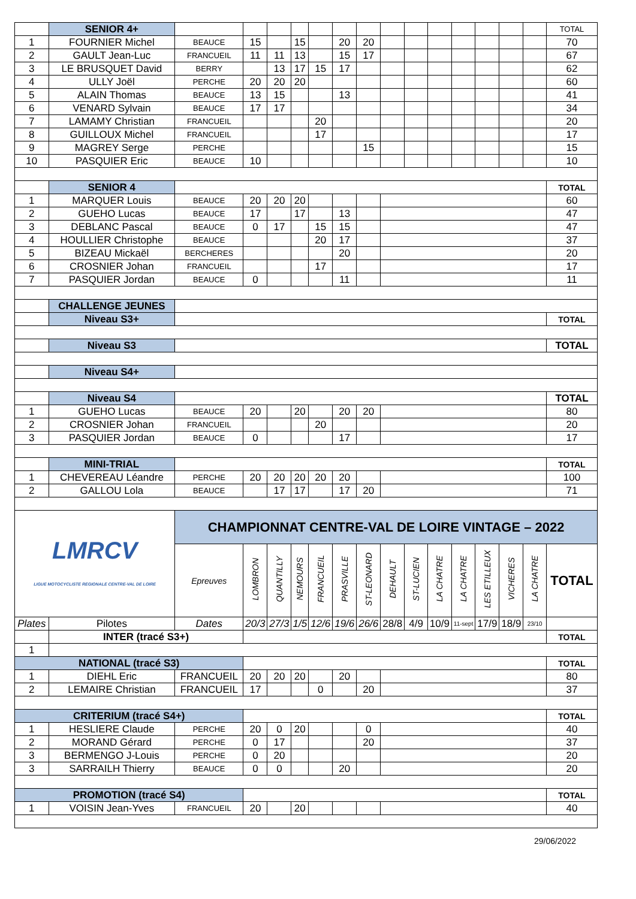| | SENIOR 4+ | | | | | | | | | | | | | | | TOTAL |
| 1 | FOURNIER Michel | BEAUCE | 15 | | 15 | | 20 | 20 | | | | | | | | 70 |
| 2 | GAULT Jean-Luc | FRANCUEIL | 11 | 11 | 13 | | 15 | 17 | | | | | | | | 67 |
| 3 | LE BRUSQUET David | BERRY | | 13 | 17 | 15 | 17 | | | | | | | | | 62 |
| 4 | ULLY Joël | PERCHE | 20 | 20 | 20 | | | | | | | | | | | 60 |
| 5 | ALAIN Thomas | BEAUCE | 13 | 15 | | | 13 | | | | | | | | | 41 |
| 6 | VENARD Sylvain | BEAUCE | 17 | 17 | | | | | | | | | | | | 34 |
| 7 | LAMAMY Christian | FRANCUEIL | | | | 20 | | | | | | | | | | 20 |
| 8 | GUILLOUX Michel | FRANCUEIL | | | | 17 | | | | | | | | | | 17 |
| 9 | MAGREY Serge | PERCHE | | | | | | 15 | | | | | | | | 15 |
| 10 | PASQUIER Eric | BEAUCE | 10 | | | | | | | | | | | | | 10 |
| | SENIOR 4 | | | | | | | | | | | | | | | TOTAL |
| 1 | MARQUER Louis | BEAUCE | 20 | 20 | 20 | | | | | | | | | | | 60 |
| 2 | GUEHO Lucas | BEAUCE | 17 | | 17 | | 13 | | | | | | | | | 47 |
| 3 | DEBLANC Pascal | BEAUCE | 0 | 17 | | 15 | 15 | | | | | | | | | 47 |
| 4 | HOULLIER Christophe | BEAUCE | | | | 20 | 17 | | | | | | | | | 37 |
| 5 | BIZEAU Mickaël | BERCHERES | | | | | 20 | | | | | | | | | 20 |
| 6 | CROSNIER Johan | FRANCUEIL | | | | 17 | | | | | | | | | | 17 |
| 7 | PASQUIER Jordan | BEAUCE | 0 | | | | 11 | | | | | | | | | 11 |
| | CHALLENGE JEUNES | | | | | | | | | | | | | | | |
| | Niveau S3+ | | | | | | | | | | | | | | | TOTAL |
| | Niveau S3 | | | | | | | | | | | | | | | TOTAL |
| | Niveau S4+ | | | | | | | | | | | | | | | |
| | Niveau S4 | | | | | | | | | | | | | | | TOTAL |
| 1 | GUEHO Lucas | BEAUCE | 20 | | 20 | | 20 | 20 | | | | | | | | 80 |
| 2 | CROSNIER Johan | FRANCUEIL | | | | 20 | | | | | | | | | | 20 |
| 3 | PASQUIER Jordan | BEAUCE | 0 | | | | 17 | | | | | | | | | 17 |
| | MINI-TRIAL | | | | | | | | | | | | | | | TOTAL |
| 1 | CHEVEREAU Léandre | PERCHE | 20 | 20 | 20 | 20 | 20 | | | | | | | | | 100 |
| 2 | GALLOU Lola | BEAUCE | | 17 | 17 | | 17 | 20 | | | | | | | | 71 |
| LMRCV LIGUE MOTOCYCLISTE REGIONALE CENTRE-VAL DE LOIRE | | CHAMPIONNAT CENTRE-VAL DE LOIRE VINTAGE – 2022 | | | | | | | | | | | | | | |
| | | Epreuves | LOMBRON | QUANTILLY | NEMOURS | FRANCUEIL | PRASVILLE | ST-LEONARD | DEHAULT | ST-LUCIEN | LA CHATRE | LA CHATRE | LES ETILLEUX | VICHERES | LA CHATRE | TOTAL |
| Plates | Pilotes | Dates | 20/3 | 27/3 | 1/5 | 12/6 | 19/6 | 26/6 | 28/8 | 4/9 | 10/9 | 11-sept | 17/9 | 18/9 | 23/10 | |
| | INTER (tracé S3+) | | | | | | | | | | | | | | | TOTAL |
| 1 | | | | | | | | | | | | | | | | |
| NATIONAL (tracé S3) | | | | | | | | | | | | | | | | TOTAL |
| 1 | DIEHL Eric | FRANCUEIL | 20 | 20 | 20 | | 20 | | | | | | | | | 80 |
| 2 | LEMAIRE Christian | FRANCUEIL | 17 | | | 0 | | 20 | | | | | | | | 37 |
| CRITERIUM (tracé S4+) | | | | | | | | | | | | | | | | TOTAL |
| 1 | HESLIERE Claude | PERCHE | 20 | 0 | 20 | | | 0 | | | | | | | | 40 |
| 2 | MORAND Gérard | PERCHE | 0 | 17 | | | | 20 | | | | | | | | 37 |
| 3 | BERMENGO J-Louis | PERCHE | 0 | 20 | | | | | | | | | | | | 20 |
| 3 | SARRAILH Thierry | BEAUCE | 0 | 0 | | | 20 | | | | | | | | | 20 |
| PROMOTION (tracé S4) | | | | | | | | | | | | | | | | TOTAL |
| 1 | VOISIN Jean-Yves | FRANCUEIL | 20 | | 20 | | | | | | | | | | | 40 |
29/06/2022